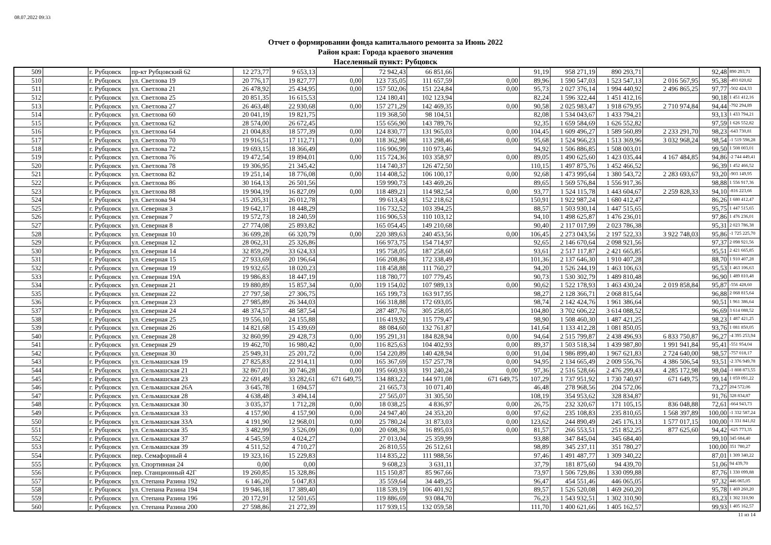08.07.2022 09:33
Отчет о формировании фонда капитального ремонта за Июнь 2022
Район края: Города краевого значения
Населенный пункт: Рубцовск
| 509 | | г. Рубцовск | пр-кт Рубцовский 62 | 12 273,77 | 9 653,13 | | 72 942,43 | 66 851,66 | | 91,19 | 958 271,19 | 890 293,71 | | 92,48 | 890 293,71 |
| 510 | | г. Рубцовск | ул. Светлова 19 | 20 776,17 | 19 827,77 | 0,00 | 123 735,05 | 111 657,59 | 0,00 | 89,96 | 1 590 547,03 | 1 523 547,13 | 2 016 567,95 | 95,38 | -493 020,82 |
| 511 | | г. Рубцовск | ул. Светлова 21 | 26 478,92 | 25 434,95 | 0,00 | 157 502,06 | 151 224,84 | 0,00 | 95,73 | 2 027 376,14 | 1 994 440,92 | 2 496 865,25 | 97,77 | -502 424,33 |
| 512 | | г. Рубцовск | ул. Светлова 25 | 20 851,35 | 16 615,53 | | 124 180,41 | 102 123,94 | | 82,24 | 1 596 322,44 | 1 451 412,16 | | 90,18 | 1 451 412,16 |
| 513 | | г. Рубцовск | ул. Светлова 27 | 26 463,48 | 22 930,68 | 0,00 | 157 271,29 | 142 469,35 | 0,00 | 90,58 | 2 025 983,47 | 1 918 679,95 | 2 710 974,84 | 94,44 | -792 294,89 |
| 514 | | г. Рубцовск | ул. Светлова 60 | 20 041,19 | 19 821,75 | | 119 368,50 | 98 104,51 | | 82,08 | 1 534 043,67 | 1 433 794,21 | | 93,13 | 1 433 794,21 |
| 515 | | г. Рубцовск | ул. Светлова 62 | 28 574,00 | 26 672,45 | | 155 656,90 | 143 789,76 | | 92,35 | 1 659 584,69 | 1 626 552,82 | | 97,59 | 1 626 552,82 |
| 516 | | г. Рубцовск | ул. Светлова 64 | 21 004,83 | 18 577,39 | 0,00 | 124 830,77 | 131 965,03 | 0,00 | 104,45 | 1 609 496,27 | 1 589 560,89 | 2 233 291,70 | 98,23 | -643 730,81 |
| 517 | | г. Рубцовск | ул. Светлова 70 | 19 916,51 | 17 112,71 | 0,00 | 118 362,98 | 113 298,46 | 0,00 | 95,68 | 1 524 966,23 | 1 513 369,96 | 3 032 968,24 | 98,54 | -1 519 598,28 |
| 518 | | г. Рубцовск | ул. Светлова 72 | 19 693,15 | 18 366,49 | | 116 906,99 | 110 973,46 | | 94,92 | 1 506 886,85 | 1 508 003,01 | | 99,50 | 1 508 003,01 |
| 519 | | г. Рубцовск | ул. Светлова 76 | 19 472,54 | 19 894,01 | 0,00 | 115 724,36 | 103 358,97 | 0,00 | 89,05 | 1 490 625,60 | 1 423 035,44 | 4 167 484,85 | 94,86 | -2 744 449,41 |
| 520 | | г. Рубцовск | ул. Светлова 78 | 19 306,95 | 21 345,42 | | 114 740,37 | 126 472,50 | | 110,15 | 1 497 875,76 | 1 452 466,52 | | 96,39 | 1 452 466,52 |
| 521 | | г. Рубцовск | ул. Светлова 82 | 19 251,14 | 18 776,08 | 0,00 | 114 408,52 | 106 100,17 | 0,00 | 92,68 | 1 473 995,64 | 1 380 543,72 | 2 283 693,67 | 93,20 | -903 149,95 |
| 522 | | г. Рубцовск | ул. Светлова 86 | 30 164,13 | 26 501,56 | | 159 990,73 | 143 469,26 | | 89,65 | 1 569 576,84 | 1 556 917,36 | | 98,88 | 1 556 917,36 |
| 523 | | г. Рубцовск | ул. Светлова 88 | 19 904,19 | 16 827,09 | 0,00 | 118 489,21 | 114 982,54 | 0,00 | 93,77 | 1 524 115,78 | 1 443 604,67 | 2 259 828,33 | 94,10 | -816 223,66 |
| 524 | | г. Рубцовск | ул. Светлова 94 | -15 205,31 | 26 012,78 | | 99 613,43 | 152 218,62 | | 150,91 | 1 922 987,24 | 1 680 412,47 | | 86,26 | 1 680 412,47 |
| 525 | | г. Рубцовск | ул. Северная 3 | 19 642,17 | 18 448,29 | | 116 732,52 | 103 394,25 | | 88,57 | 1 503 930,14 | 1 447 515,65 | | 95,75 | 1 447 515,65 |
| 526 | | г. Рубцовск | ул. Северная 7 | 19 572,73 | 18 240,59 | | 116 906,53 | 110 103,12 | | 94,10 | 1 498 625,87 | 1 476 236,01 | | 97,86 | 1 476 236,01 |
| 527 | | г. Рубцовск | ул. Северная 8 | 27 774,08 | 25 893,82 | | 165 054,45 | 149 210,68 | | 90,40 | 2 117 017,99 | 2 023 786,38 | | 95,31 | 2 023 786,38 |
| 528 | | г. Рубцовск | ул. Северная 10 | 36 699,28 | 66 320,79 | 0,00 | 220 389,63 | 240 453,56 | 0,00 | 106,45 | 2 273 043,56 | 2 197 522,33 | 3 922 748,03 | 95,86 | -1 725 225,70 |
| 529 | | г. Рубцовск | ул. Северная 12 | 28 062,31 | 25 326,86 | | 166 973,75 | 154 714,97 | | 92,65 | 2 146 670,64 | 2 098 921,56 | | 97,37 | 2 098 921,56 |
| 530 | | г. Рубцовск | ул. Северная 14 | 32 859,29 | 33 624,33 | | 195 758,05 | 187 258,60 | | 93,61 | 2 517 117,87 | 2 421 665,85 | | 95,51 | 2 421 665,85 |
| 531 | | г. Рубцовск | ул. Северная 15 | 27 933,69 | 20 196,64 | | 166 208,86 | 172 338,49 | | 101,36 | 2 137 646,30 | 1 910 407,28 | | 88,70 | 1 910 407,28 |
| 532 | | г. Рубцовск | ул. Северная 19 | 19 932,65 | 18 020,23 | | 118 458,88 | 111 760,27 | | 94,20 | 1 526 244,19 | 1 463 106,63 | | 95,53 | 1 463 106,63 |
| 533 | | г. Рубцовск | ул. Северная 19А | 19 986,83 | 18 447,19 | | 118 780,77 | 107 779,45 | | 90,73 | 1 530 302,79 | 1 489 810,48 | | 96,90 | 1 489 810,48 |
| 534 | | г. Рубцовск | ул. Северная 21 | 19 880,89 | 15 857,34 | 0,00 | 119 154,02 | 107 989,13 | 0,00 | 90,62 | 1 522 178,93 | 1 463 430,24 | 2 019 858,84 | 95,87 | -556 428,60 |
| 535 | | г. Рубцовск | ул. Северная 22 | 27 797,58 | 27 306,75 | | 165 199,73 | 163 917,95 | | 98,27 | 2 128 366,71 | 2 068 815,64 | | 96,88 | 2 068 815,64 |
| 536 | | г. Рубцовск | ул. Северная 23 | 27 985,89 | 26 344,03 | | 166 318,88 | 172 693,05 | | 98,74 | 2 142 424,76 | 1 961 386,64 | | 90,51 | 1 961 386,64 |
| 537 | | г. Рубцовск | ул. Северная 24 | 48 374,57 | 48 587,54 | | 287 487,76 | 305 258,05 | | 104,80 | 3 702 606,22 | 3 614 088,52 | | 96,69 | 3 614 088,52 |
| 538 | | г. Рубцовск | ул. Северная 25 | 19 556,10 | 24 155,88 | | 116 419,92 | 115 779,47 | | 98,90 | 1 508 460,30 | 1 487 421,25 | | 98,23 | 1 487 421,25 |
| 539 | | г. Рубцовск | ул. Северная 26 | 14 821,68 | 15 439,69 | | 88 084,60 | 132 761,87 | | 141,64 | 1 133 412,28 | 1 081 850,05 | | 93,76 | 1 081 850,05 |
| 540 | | г. Рубцовск | ул. Северная 28 | 32 860,99 | 29 428,73 | 0,00 | 195 291,31 | 184 828,94 | 0,00 | 94,64 | 2 515 799,87 | 2 438 496,93 | 6 833 750,87 | 96,27 | -4 395 253,94 |
| 541 | | г. Рубцовск | ул. Северная 29 | 19 462,70 | 16 980,42 | 0,00 | 116 825,63 | 104 402,93 | 0,00 | 89,37 | 1 503 518,34 | 1 439 987,80 | 1 991 941,84 | 95,41 | -551 954,04 |
| 542 | | г. Рубцовск | ул. Северная 30 | 25 949,31 | 25 201,72 | 0,00 | 154 220,89 | 140 428,94 | 0,00 | 91,04 | 1 986 899,40 | 1 967 621,83 | 2 724 640,00 | 98,57 | -757 018,17 |
| 543 | | г. Рубцовск | ул. Сельмашская 19 | 27 825,83 | 22 914,11 | 0,00 | 165 367,69 | 157 257,78 | 0,00 | 94,95 | 2 134 665,49 | 2 009 556,76 | 4 386 506,54 | 93,51 | -2 376 949,78 |
| 544 | | г. Рубцовск | ул. Сельмашская 21 | 32 867,01 | 30 746,28 | 0,00 | 195 660,93 | 191 240,24 | 0,00 | 97,36 | 2 516 528,66 | 2 476 299,43 | 4 285 172,98 | 98,04 | -1 808 873,55 |
| 545 | | г. Рубцовск | ул. Сельмашская 23 | 22 691,49 | 33 282,61 | 671 649,75 | 134 883,22 | 144 971,08 | 671 649,75 | 107,29 | 1 737 951,92 | 1 730 740,97 | 671 649,75 | 99,14 | 1 059 091,22 |
| 546 | | г. Рубцовск | ул. Сельмашская 26А | 3 645,78 | 1 694,57 | | 21 665,73 | 10 071,40 | | 46,48 | 278 968,56 | 204 572,06 | | 73,27 | 204 572,06 |
| 547 | | г. Рубцовск | ул. Сельмашская 28 | 4 638,48 | 3 494,14 | | 27 565,07 | 31 305,50 | | 108,19 | 354 953,62 | 328 834,87 | | 91,76 | 328 834,87 |
| 548 | | г. Рубцовск | ул. Сельмашская 30 | 3 035,37 | 1 712,28 | 0,00 | 18 038,25 | 4 836,97 | 0,00 | 26,75 | 232 320,67 | 171 105,15 | 836 048,88 | 72,61 | -664 943,73 |
| 549 | | г. Рубцовск | ул. Сельмашская 33 | 4 157,90 | 4 157,90 | 0,00 | 24 947,40 | 24 353,20 | 0,00 | 97,62 | 235 108,83 | 235 810,65 | 1 568 397,89 | 100,00 | -1 332 587,24 |
| 550 | | г. Рубцовск | ул. Сельмашская 33А | 4 191,90 | 12 968,01 | 0,00 | 25 780,24 | 31 873,03 | 0,00 | 123,62 | 244 890,49 | 245 176,13 | 1 577 017,15 | 100,00 | -1 331 841,02 |
| 551 | | г. Рубцовск | ул. Сельмашская 35 | 3 482,99 | 3 526,09 | 0,00 | 20 698,36 | 16 895,03 | 0,00 | 81,57 | 266 553,51 | 251 852,25 | 877 625,60 | 94,42 | -625 773,35 |
| 552 | | г. Рубцовск | ул. Сельмашская 37 | 4 545,59 | 4 024,27 | | 27 013,04 | 25 359,99 | | 93,88 | 347 845,04 | 345 684,40 | | 99,10 | 345 684,40 |
| 553 | | г. Рубцовск | ул. Сельмашская 39 | 4 511,52 | 4 710,27 | | 26 810,55 | 26 512,61 | | 98,89 | 345 237,11 | 351 780,27 | | 100,00 | 351 780,27 |
| 554 | | г. Рубцовск | пер. Семафорный 4 | 19 323,16 | 15 229,83 | | 114 835,22 | 111 988,56 | | 97,46 | 1 491 487,77 | 1 309 340,22 | | 87,01 | 1 309 340,22 |
| 555 | | г. Рубцовск | ул. Спортивная 24 | 0,00 | 0,00 | | 9 608,23 | 3 631,11 | | 37,79 | 181 875,60 | 94 439,70 | | 51,06 | 94 439,70 |
| 556 | | г. Рубцовск | пер. Станционный 42Г | 19 260,85 | 15 328,86 | | 115 150,87 | 85 967,66 | | 73,97 | 1 506 729,86 | 1 330 099,88 | | 87,76 | 1 330 099,88 |
| 557 | | г. Рубцовск | ул. Степана Разина 192 | 6 146,20 | 5 047,83 | | 35 559,64 | 34 449,25 | | 96,47 | 454 551,46 | 446 065,05 | | 97,32 | 446 065,05 |
| 558 | | г. Рубцовск | ул. Степана Разина 194 | 19 946,18 | 17 389,40 | | 118 539,19 | 106 401,92 | | 89,57 | 1 526 520,08 | 1 469 260,20 | | 95,78 | 1 469 260,20 |
| 559 | | г. Рубцовск | ул. Степана Разина 196 | 20 172,91 | 12 501,65 | | 119 886,69 | 93 084,70 | | 76,23 | 1 543 932,51 | 1 302 310,90 | | 83,23 | 1 302 310,90 |
| 560 | | г. Рубцовск | ул. Степана Разина 200 | 27 598,86 | 21 272,39 | | 117 939,15 | 132 059,58 | | 111,70 | 1 400 621,66 | 1 405 162,57 | | 99,93 | 1 405 162,57 |
11 из 14